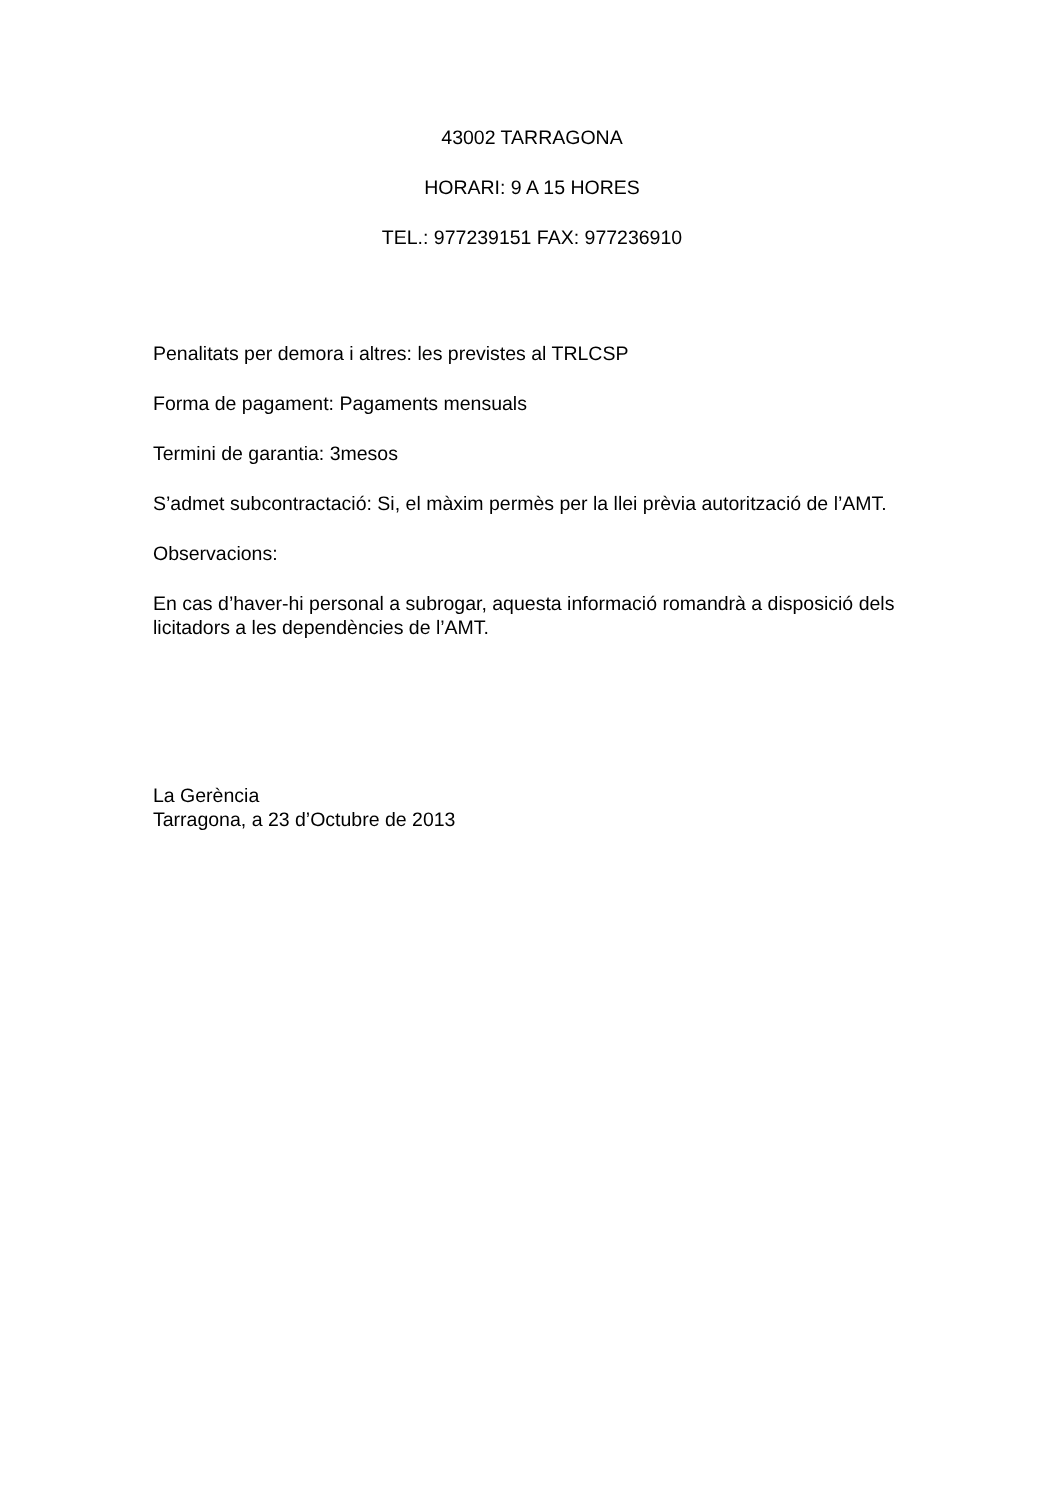43002 TARRAGONA
HORARI: 9 A 15 HORES
TEL.: 977239151 FAX: 977236910
Penalitats per demora i altres: les previstes al TRLCSP
Forma de pagament: Pagaments mensuals
Termini de garantia: 3mesos
S’admet subcontractació: Si, el màxim permès per la llei prèvia autorització de l’AMT.
Observacions:
En cas d’haver-hi personal a subrogar, aquesta informació romandrà a disposició dels licitadors a les dependències de l’AMT.
La Gerència
Tarragona, a 23 d’Octubre de 2013